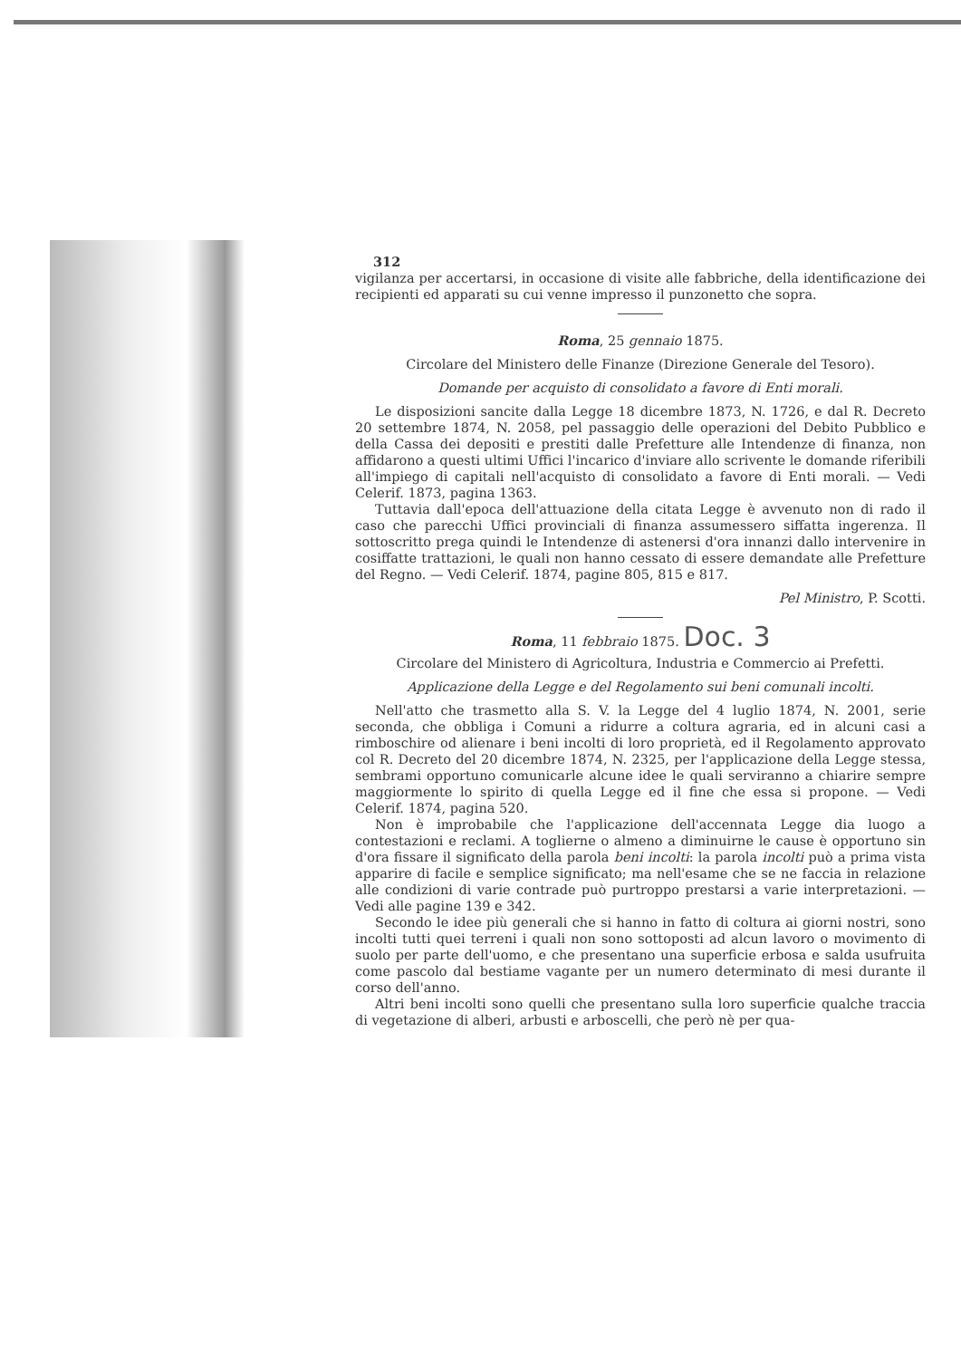312
vigilanza per accertarsi, in occasione di visite alle fabbriche, della identificazione dei recipienti ed apparati su cui venne impresso il punzonetto che sopra.
Roma, 25 gennaio 1875.
Circolare del Ministero delle Finanze (Direzione Generale del Tesoro).
Domande per acquisto di consolidato a favore di Enti morali.
Le disposizioni sancite dalla Legge 18 dicembre 1873, N. 1726, e dal R. Decreto 20 settembre 1874, N. 2058, pel passaggio delle operazioni del Debito Pubblico e della Cassa dei depositi e prestiti dalle Prefetture alle Intendenze di finanza, non affidarono a questi ultimi Uffici l'incarico d'inviare allo scrivente le domande riferibili all'impiego di capitali nell'acquisto di consolidato a favore di Enti morali. — Vedi Celerif. 1873, pagina 1363.
Tuttavia dall'epoca dell'attuazione della citata Legge è avvenuto non di rado il caso che parecchi Uffici provinciali di finanza assumessero siffatta ingerenza. Il sottoscritto prega quindi le Intendenze di astenersi d'ora innanzi dallo intervenire in cosiffatte trattazioni, le quali non hanno cessato di essere demandate alle Prefetture del Regno. — Vedi Celerif. 1874, pagine 805, 815 e 817.
Pel Ministro, P. Scotti.
Roma, 11 febbraio 1875. Doc. 3
Circolare del Ministero di Agricoltura, Industria e Commercio ai Prefetti.
Applicazione della Legge e del Regolamento sui beni comunali incolti.
Nell'atto che trasmetto alla S. V. la Legge del 4 luglio 1874, N. 2001, serie seconda, che obbliga i Comuni a ridurre a coltura agraria, ed in alcuni casi a rimboschire od alienare i beni incolti di loro proprietà, ed il Regolamento approvato col R. Decreto del 20 dicembre 1874, N. 2325, per l'applicazione della Legge stessa, sembrami opportuno comunicarle alcune idee le quali serviranno a chiarire sempre maggiormente lo spirito di quella Legge ed il fine che essa si propone. — Vedi Celerif. 1874, pagina 520.
Non è improbabile che l'applicazione dell'accennata Legge dia luogo a contestazioni e reclami. A toglierne o almeno a diminuirne le cause è opportuno sin d'ora fissare il significato della parola beni incolti: la parola incolti può a prima vista apparire di facile e semplice significato; ma nell'esame che se ne faccia in relazione alle condizioni di varie contrade può purtroppo prestarsi a varie interpretazioni. — Vedi alle pagine 139 e 342.
Secondo le idee più generali che si hanno in fatto di coltura ai giorni nostri, sono incolti tutti quei terreni i quali non sono sottoposti ad alcun lavoro o movimento di suolo per parte dell'uomo, e che presentano una superficie erbosa e salda usufruita come pascolo dal bestiame vagante per un numero determinato di mesi durante il corso dell'anno.
Altri beni incolti sono quelli che presentano sulla loro superficie qualche traccia di vegetazione di alberi, arbusti e arboscelli, che però nè per qua-